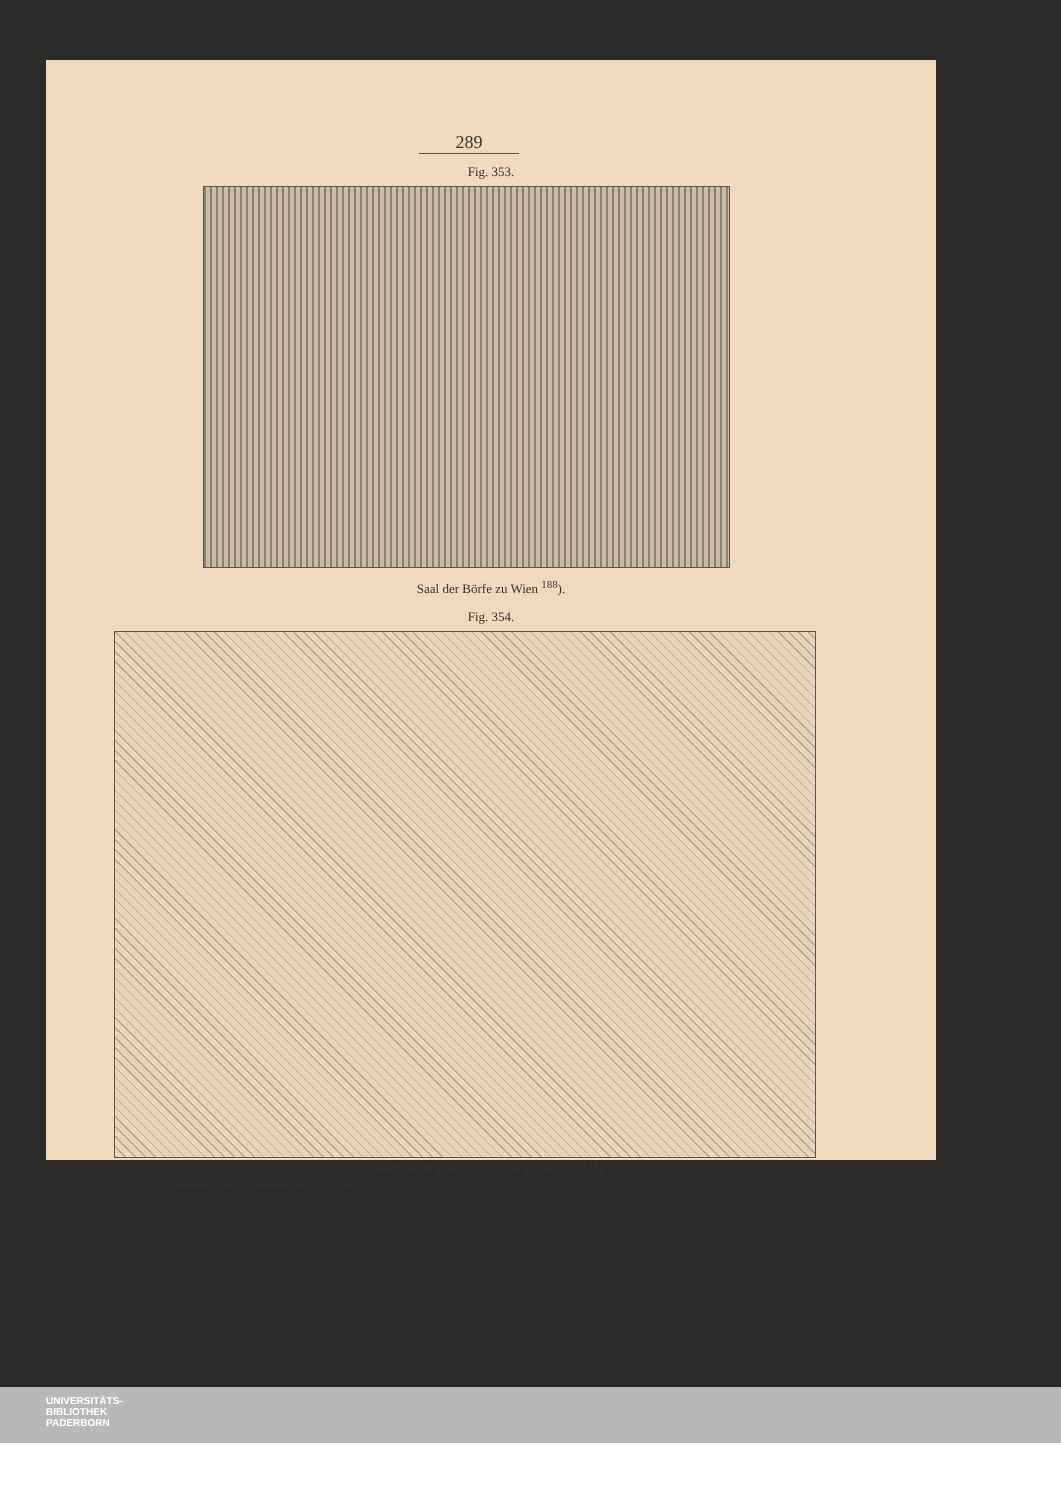289
Fig. 353.
Saal der Börfe zu Wien <sup>188</sup>).
Fig. 354.
Feftfaal im Palazzo vecchio zu Florenz <sup>191</sup>).
Handbuch der Architektur. IV. 1. (2. Aufl.) 19
UNIVERSITÄTS-
BIBLIOTHEK
PADERBORN